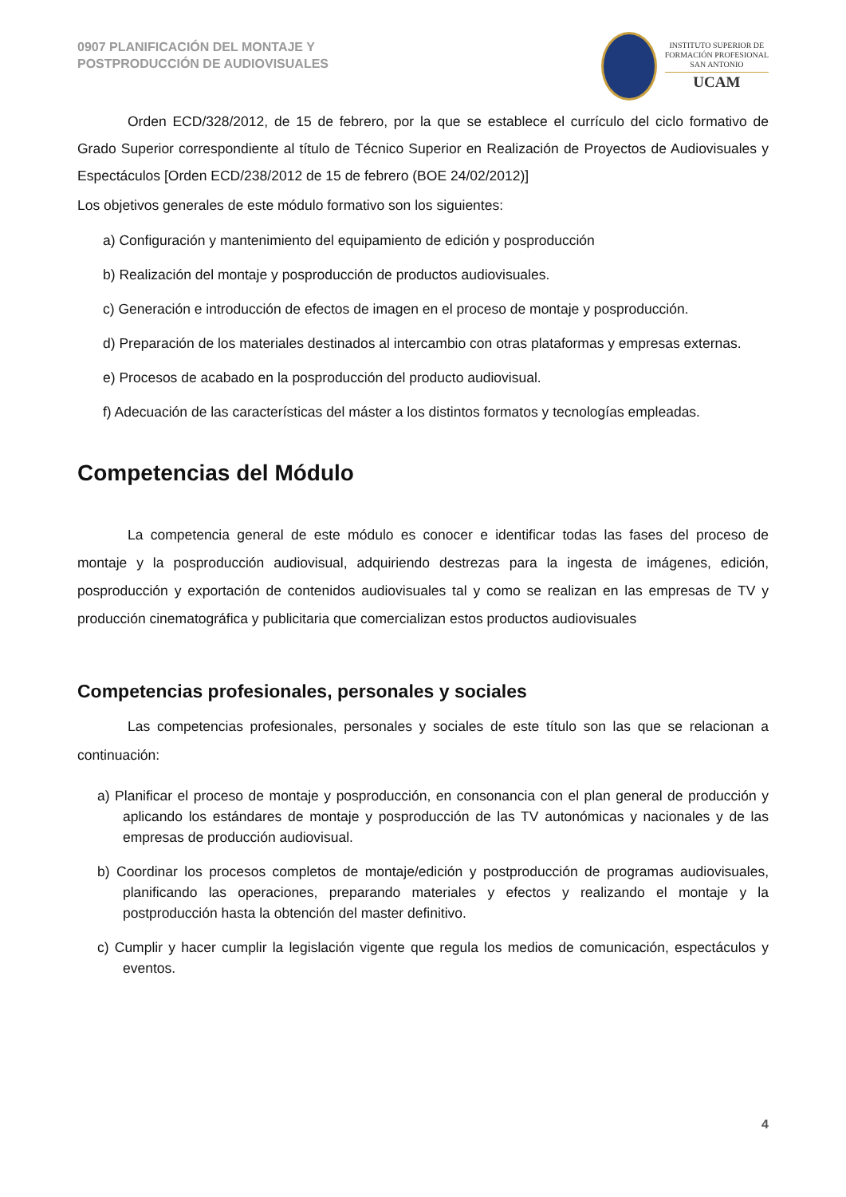0907 PLANIFICACIÓN DEL MONTAJE Y
POSTPRODUCCIÓN DE AUDIOVISUALES
INSTITUTO SUPERIOR DE
FORMACIÓN PROFESIONAL
SAN ANTONIO
UCAM
Orden ECD/328/2012, de 15 de febrero, por la que se establece el currículo del ciclo formativo de Grado Superior correspondiente al título de Técnico Superior en Realización de Proyectos de Audiovisuales y Espectáculos [Orden ECD/238/2012 de 15 de febrero (BOE 24/02/2012)]
Los objetivos generales de este módulo formativo son los siguientes:
a) Configuración y mantenimiento del equipamiento de edición y posproducción
b) Realización del montaje y posproducción de productos audiovisuales.
c) Generación e introducción de efectos de imagen en el proceso de montaje y posproducción.
d) Preparación de los materiales destinados al intercambio con otras plataformas y empresas externas.
e) Procesos de acabado en la posproducción del producto audiovisual.
f) Adecuación de las características del máster a los distintos formatos y tecnologías empleadas.
Competencias del Módulo
La competencia general de este módulo es conocer e identificar todas las fases del proceso de montaje y la posproducción audiovisual, adquiriendo destrezas para la ingesta de imágenes, edición, posproducción y exportación de contenidos audiovisuales tal y como se realizan en las empresas de TV y producción cinematográfica y publicitaria que comercializan estos productos audiovisuales
Competencias profesionales, personales y sociales
Las competencias profesionales, personales y sociales de este título son las que se relacionan a continuación:
a) Planificar el proceso de montaje y posproducción, en consonancia con el plan general de producción y aplicando los estándares de montaje y posproducción de las TV autonómicas y nacionales y de las empresas de producción audiovisual.
b) Coordinar los procesos completos de montaje/edición y postproducción de programas audiovisuales, planificando las operaciones, preparando materiales y efectos y realizando el montaje y la postproducción hasta la obtención del master definitivo.
c) Cumplir y hacer cumplir la legislación vigente que regula los medios de comunicación, espectáculos y eventos.
4